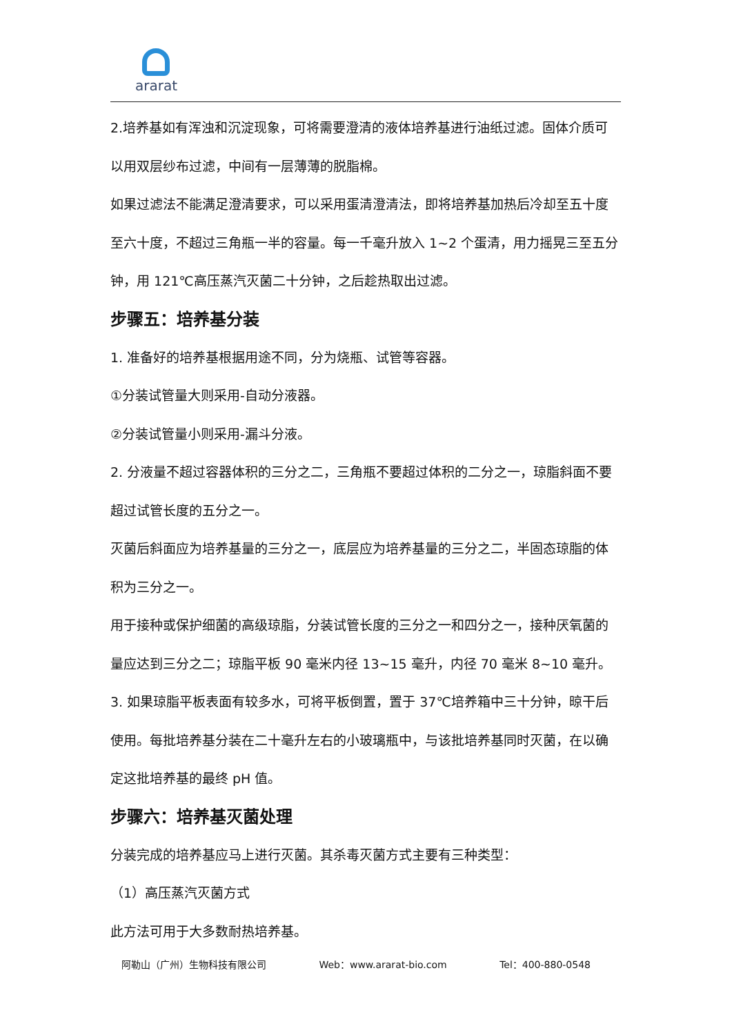ararat
2.培养基如有浑浊和沉淀现象，可将需要澄清的液体培养基进行油纸过滤。固体介质可以用双层纱布过滤，中间有一层薄薄的脱脂棉。
如果过滤法不能满足澄清要求，可以采用蛋清澄清法，即将培养基加热后冷却至五十度至六十度，不超过三角瓶一半的容量。每一千毫升放入 1~2 个蛋清，用力摇晃三至五分钟，用 121℃高压蒸汽灭菌二十分钟，之后趁热取出过滤。
步骤五：培养基分装
1. 准备好的培养基根据用途不同，分为烧瓶、试管等容器。
①分装试管量大则采用-自动分液器。
②分装试管量小则采用-漏斗分液。
2. 分液量不超过容器体积的三分之二，三角瓶不要超过体积的二分之一，琼脂斜面不要超过试管长度的五分之一。
灭菌后斜面应为培养基量的三分之一，底层应为培养基量的三分之二，半固态琼脂的体积为三分之一。
用于接种或保护细菌的高级琼脂，分装试管长度的三分之一和四分之一，接种厌氧菌的量应达到三分之二；琼脂平板 90 毫米内径 13~15 毫升，内径 70 毫米 8~10 毫升。
3. 如果琼脂平板表面有较多水，可将平板倒置，置于 37℃培养箱中三十分钟，晾干后使用。每批培养基分装在二十毫升左右的小玻璃瓶中，与该批培养基同时灭菌，在以确定这批培养基的最终 pH 值。
步骤六：培养基灭菌处理
分装完成的培养基应马上进行灭菌。其杀毒灭菌方式主要有三种类型：
（1）高压蒸汽灭菌方式
此方法可用于大多数耐热培养基。
阿勒山（广州）生物科技有限公司 Web：www.ararat-bio.com Tel：400-880-0548